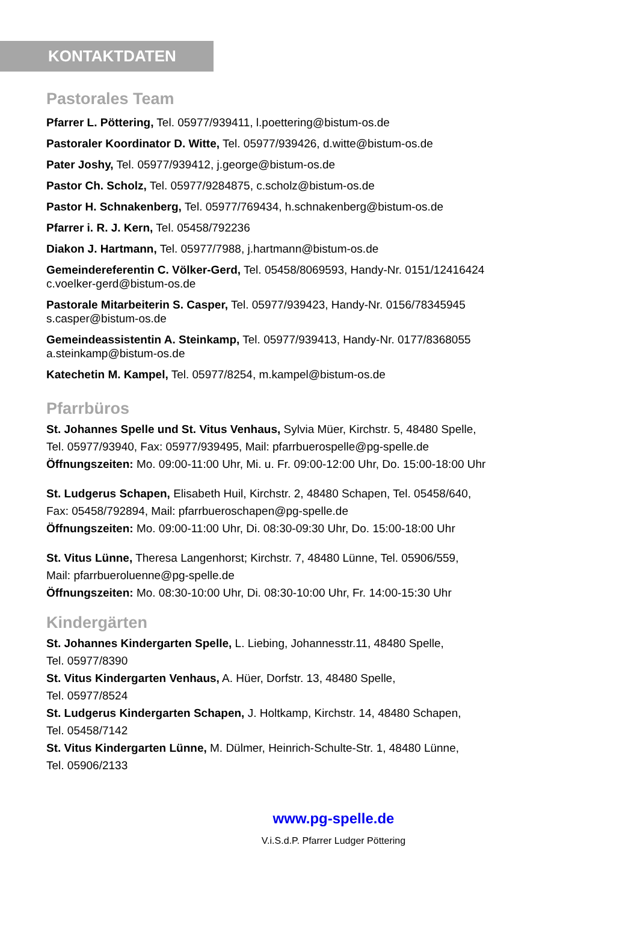KONTAKTDATEN
Pastorales Team
Pfarrer L. Pöttering, Tel. 05977/939411, l.poettering@bistum-os.de
Pastoraler Koordinator D. Witte, Tel. 05977/939426, d.witte@bistum-os.de
Pater Joshy, Tel. 05977/939412, j.george@bistum-os.de
Pastor Ch. Scholz, Tel. 05977/9284875, c.scholz@bistum-os.de
Pastor H. Schnakenberg, Tel. 05977/769434, h.schnakenberg@bistum-os.de
Pfarrer i. R. J. Kern, Tel. 05458/792236
Diakon J. Hartmann, Tel. 05977/7988, j.hartmann@bistum-os.de
Gemeindereferentin C. Völker-Gerd, Tel. 05458/8069593, Handy-Nr. 0151/12416424
c.voelker-gerd@bistum-os.de
Pastorale Mitarbeiterin S. Casper, Tel. 05977/939423, Handy-Nr. 0156/78345945
s.casper@bistum-os.de
Gemeindeassistentin A. Steinkamp, Tel. 05977/939413, Handy-Nr. 0177/8368055
a.steinkamp@bistum-os.de
Katechetin M. Kampel, Tel. 05977/8254, m.kampel@bistum-os.de
Pfarrbüros
St. Johannes Spelle und St. Vitus Venhaus, Sylvia Müer, Kirchstr. 5, 48480 Spelle,
Tel. 05977/93940, Fax: 05977/939495, Mail: pfarrbuerospelle@pg-spelle.de
Öffnungszeiten: Mo. 09:00-11:00 Uhr, Mi. u. Fr. 09:00-12:00 Uhr, Do. 15:00-18:00 Uhr
St. Ludgerus Schapen, Elisabeth Huil, Kirchstr. 2, 48480 Schapen, Tel. 05458/640,
Fax: 05458/792894, Mail: pfarrbueroschapen@pg-spelle.de
Öffnungszeiten: Mo. 09:00-11:00 Uhr, Di. 08:30-09:30 Uhr, Do. 15:00-18:00 Uhr
St. Vitus Lünne, Theresa Langenhorst; Kirchstr. 7, 48480 Lünne, Tel. 05906/559,
Mail: pfarrbueroluenne@pg-spelle.de
Öffnungszeiten: Mo. 08:30-10:00 Uhr, Di. 08:30-10:00 Uhr, Fr. 14:00-15:30 Uhr
Kindergärten
St. Johannes Kindergarten Spelle, L. Liebing, Johannesstr.11, 48480 Spelle,
Tel. 05977/8390
St. Vitus Kindergarten Venhaus, A. Hüer, Dorfstr. 13, 48480 Spelle,
Tel. 05977/8524
St. Ludgerus Kindergarten Schapen, J. Holtkamp, Kirchstr. 14, 48480 Schapen,
Tel. 05458/7142
St. Vitus Kindergarten Lünne, M. Dülmer, Heinrich-Schulte-Str. 1, 48480 Lünne,
Tel. 05906/2133
www.pg-spelle.de
V.i.S.d.P. Pfarrer Ludger Pöttering